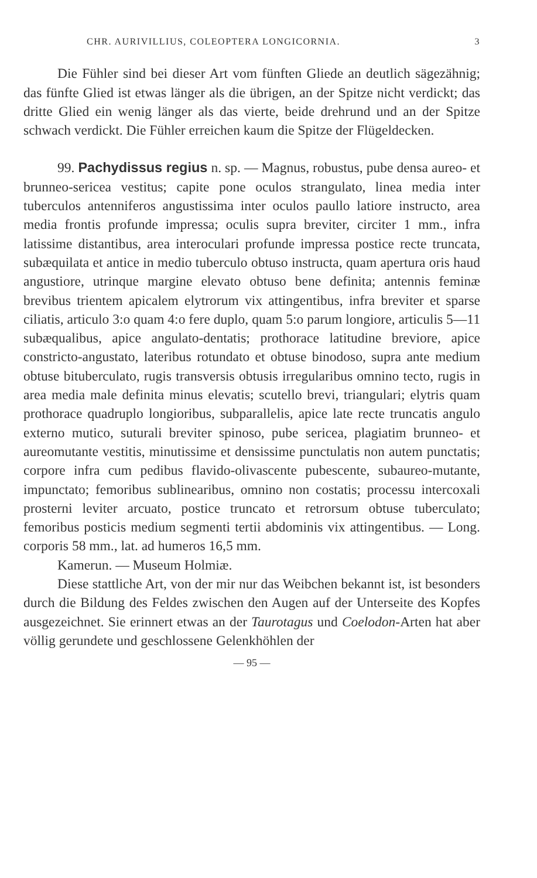CHR. AURIVILLIUS, COLEOPTERA LONGICORNIA. 3
Die Fühler sind bei dieser Art vom fünften Gliede an deutlich sägezähnig; das fünfte Glied ist etwas länger als die übrigen, an der Spitze nicht verdickt; das dritte Glied ein wenig länger als das vierte, beide drehrund und an der Spitze schwach verdickt. Die Fühler erreichen kaum die Spitze der Flügeldecken.
99. Pachydissus regius n. sp. — Magnus, robustus, pube densa aureo- et brunneo-sericea vestitus; capite pone oculos strangulato, linea media inter tuberculos antenniferos angustissima inter oculos paullo latiore instructo, area media frontis profunde impressa; oculis supra breviter, circiter 1 mm., infra latissime distantibus, area interoculari profunde impressa postice recte truncata, subæquilata et antice in medio tuberculo obtuso instructa, quam apertura oris haud angustiore, utrinque margine elevato obtuso bene definita; antennis feminæ brevibus trientem apicalem elytrorum vix attingentibus, infra breviter et sparse ciliatis, articulo 3:o quam 4:o fere duplo, quam 5:o parum longiore, articulis 5—11 subæqualibus, apice angulato-dentatis; prothorace latitudine breviore, apice constricto-angustato, lateribus rotundato et obtuse binodoso, supra ante medium obtuse bituberculato, rugis transversis obtusis irregularibus omnino tecto, rugis in area media male definita minus elevatis; scutello brevi, triangulari; elytris quam prothorace quadruplo longioribus, subparallelis, apice late recte truncatis angulo externo mutico, suturali breviter spinoso, pube sericea, plagiatim brunneo- et aureomutante vestitis, minutissime et densissime punctulatis non autem punctatis; corpore infra cum pedibus flavido-olivascente pubescente, subaureo-mutante, impunctato; femoribus sublinearibus, omnino non costatis; processu intercoxali prosterni leviter arcuato, postice truncato et retrorsum obtuse tuberculato; femoribus posticis medium segmenti tertii abdominis vix attingentibus. — Long. corporis 58 mm., lat. ad humeros 16,5 mm.
Kamerun. — Museum Holmiæ.
Diese stattliche Art, von der mir nur das Weibchen bekannt ist, ist besonders durch die Bildung des Feldes zwischen den Augen auf der Unterseite des Kopfes ausgezeichnet. Sie erinnert etwas an der Taurotagus und Coelodon-Arten hat aber völlig gerundete und geschlossene Gelenkhöhlen der
— 95 —